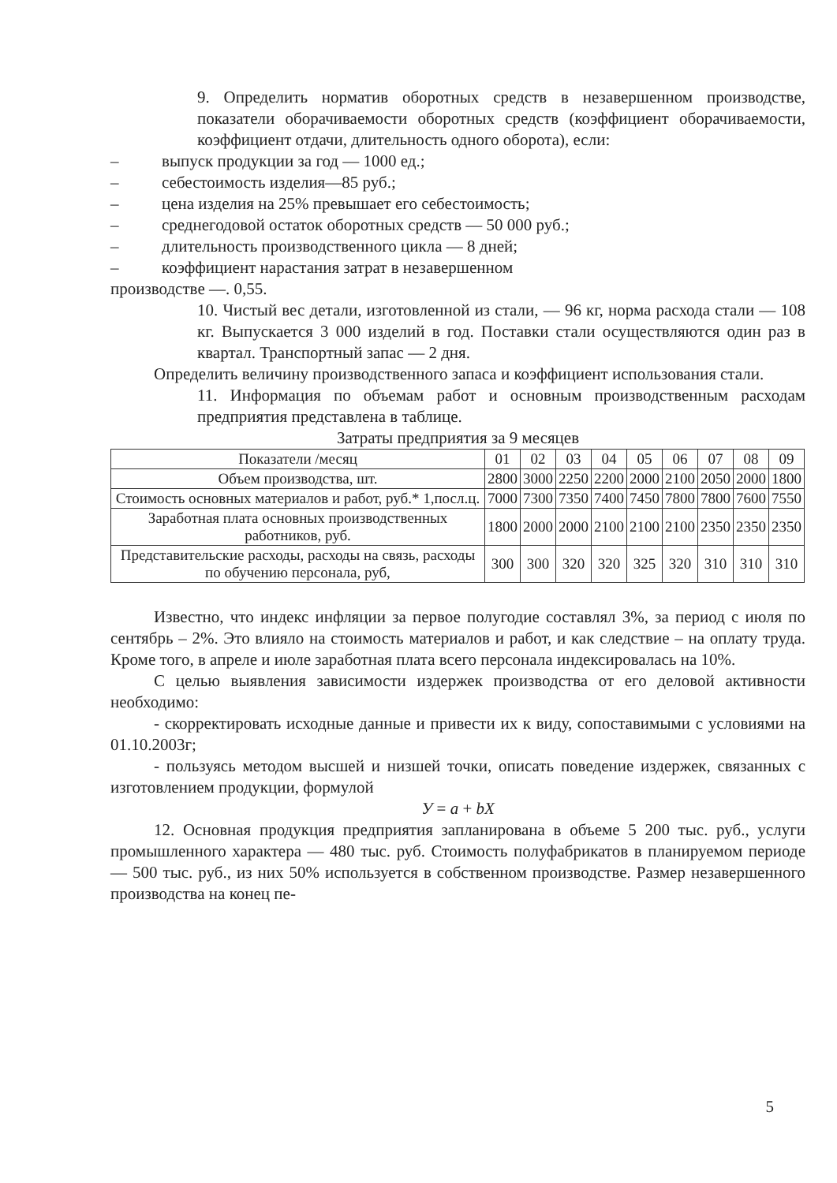9. Определить норматив оборотных средств в незавершенном производстве, показатели оборачиваемости оборотных средств (коэффициент оборачиваемости, коэффициент отдачи, длительность одного оборота), если:
– выпуск продукции за год — 1000 ед.;
– себестоимость изделия—85 руб.;
– цена изделия на 25% превышает его себестоимость;
– среднегодовой остаток оборотных средств — 50 000 руб.;
– длительность производственного цикла — 8 дней;
– коэффициент нарастания затрат в незавершенном
производстве —. 0,55.
10. Чистый вес детали, изготовленной из стали, — 96 кг, норма расхода стали — 108 кг. Выпускается 3 000 изделий в год. Поставки стали осуществляются один раз в квартал. Транспортный запас — 2 дня.
Определить величину производственного запаса и коэффициент использования стали.
11. Информация по объемам работ и основным производственным расходам предприятия представлена в таблице.
Затраты предприятия за 9 месяцев
| Показатели /месяц | 01 | 02 | 03 | 04 | 05 | 06 | 07 | 08 | 09 |
| --- | --- | --- | --- | --- | --- | --- | --- | --- | --- |
| Объем производства, шт. | 2800 | 3000 | 2250 | 2200 | 2000 | 2100 | 2050 | 2000 | 1800 |
| Стоимость основных материалов и работ, руб.* 1,посл.ц. | 7000 | 7300 | 7350 | 7400 | 7450 | 7800 | 7800 | 7600 | 7550 |
| Заработная плата основных производственных работников, руб. | 1800 | 2000 | 2000 | 2100 | 2100 | 2100 | 2350 | 2350 | 2350 |
| Представительские расходы, расходы на связь, расходы по обучению персонала, руб, | 300 | 300 | 320 | 320 | 325 | 320 | 310 | 310 | 310 |
Известно, что индекс инфляции за первое полугодие составлял 3%, за период с июля по сентябрь – 2%. Это влияло на стоимость материалов и работ, и как следствие – на оплату труда. Кроме того, в апреле и июле заработная плата всего персонала индексировалась на 10%.
С целью выявления зависимости издержек производства от его деловой активности необходимо:
- скорректировать исходные данные и привести их к виду, сопоставимыми с условиями на 01.10.2003г;
- пользуясь методом высшей и низшей точки, описать поведение издержек, связанных с изготовлением продукции, формулой
У = a + bX
12. Основная продукция предприятия запланирована в объеме 5 200 тыс. руб., услуги промышленного характера — 480 тыс. руб. Стоимость полуфабрикатов в планируемом периоде — 500 тыс. руб., из них 50% используется в собственном производстве. Размер незавершенного производства на конец пе-
5